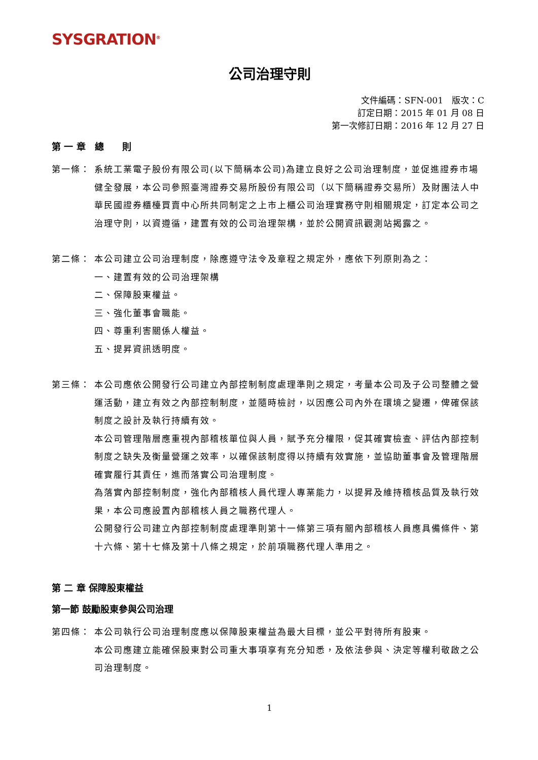SYSGRATION<sup>®</sup>
公司治理守則
文件編碼：SFN-001　版次：C
訂定日期：2015 年 01 月 08 日
第一次修訂日期：2016 年 12 月 27 日
第 一 章　總　　則
第一條： 系統工業電子股份有限公司(以下簡稱本公司)為建立良好之公司治理制度，並促進證券市場健全發展，本公司參照臺灣證券交易所股份有限公司（以下簡稱證券交易所）及財團法人中華民國證券櫃檯買賣中心所共同制定之上市上櫃公司治理實務守則相關規定，訂定本公司之治理守則，以資遵循，建置有效的公司治理架構，並於公開資訊觀測站揭露之。
第二條： 本公司建立公司治理制度，除應遵守法令及章程之規定外，應依下列原則為之：
一、建置有效的公司治理架構
二、保障股東權益。
三、強化董事會職能。
四、尊重利害關係人權益。
五、提昇資訊透明度。
第三條： 本公司應依公開發行公司建立內部控制制度處理準則之規定，考量本公司及子公司整體之營運活動，建立有效之內部控制制度，並隨時檢討，以因應公司內外在環境之變遷，俾確保該制度之設計及執行持續有效。
本公司管理階層應重視內部稽核單位與人員，賦予充分權限，促其確實檢查、評估內部控制制度之缺失及衡量營運之效率，以確保該制度得以持續有效實施，並協助董事會及管理階層確實履行其責任，進而落實公司治理制度。
為落實內部控制制度，強化內部稽核人員代理人專業能力，以提昇及維持稽核品質及執行效果，本公司應設置內部稽核人員之職務代理人。
公開發行公司建立內部控制制度處理準則第十一條第三項有關內部稽核人員應具備條件、第十六條、第十七條及第十八條之規定，於前項職務代理人準用之。
第 二 章 保障股東權益
第一節 鼓勵股東參與公司治理
第四條： 本公司執行公司治理制度應以保障股東權益為最大目標，並公平對待所有股東。
本公司應建立能確保股東對公司重大事項享有充分知悉，及依法參與、決定等權利敬啟之公司治理制度。
1